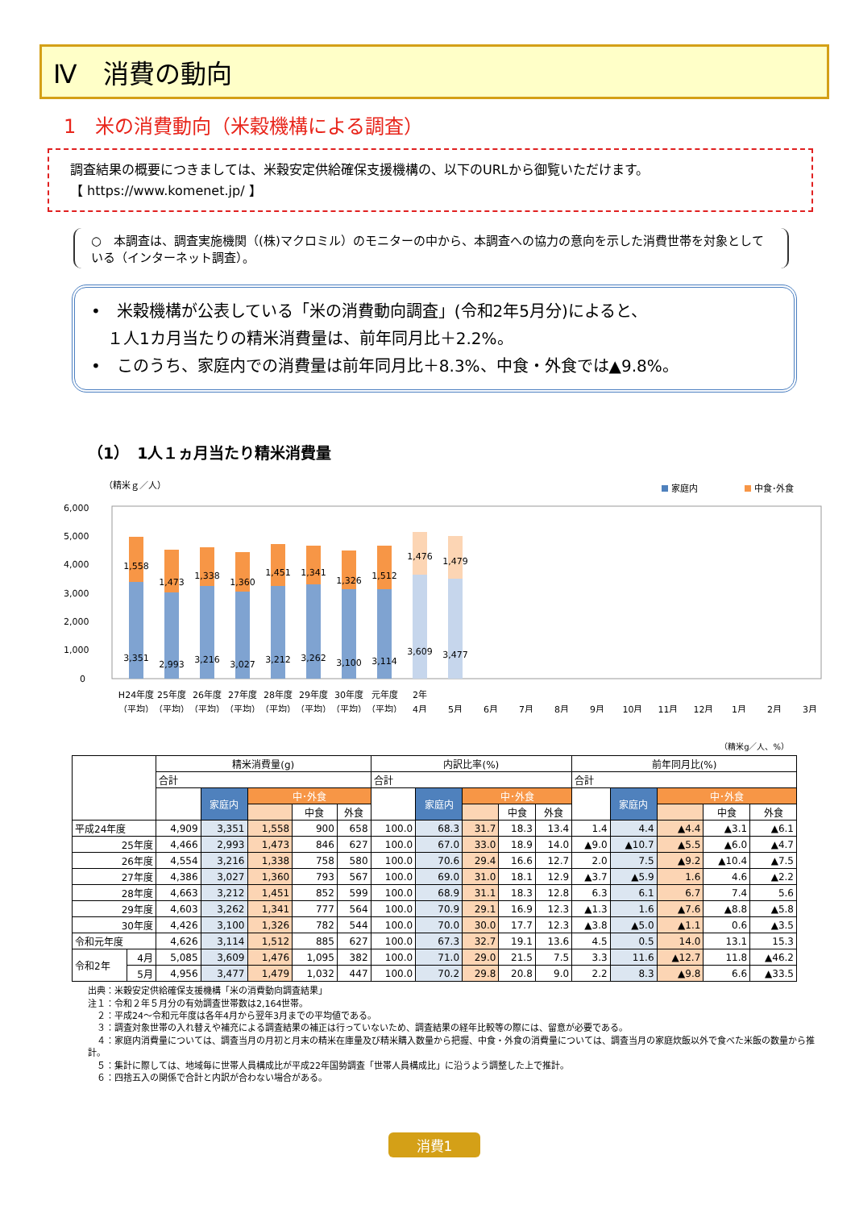Ⅳ　消費の動向
1　米の消費動向（米穀機構による調査）
調査結果の概要につきましては、米穀安定供給確保支援機構の、以下のURLから御覧いただけます。
【 https://www.komenet.jp/ 】
○　本調査は、調査実施機関（(株)マクロミル）のモニターの中から、本調査への協力の意向を示した消費世帯を対象としている（インターネット調査）。
•　米穀機構が公表している「米の消費動向調査」(令和2年5月分)によると、
　１人1カ月当たりの精米消費量は、前年同月比＋2.2%。
•　このうち、家庭内での消費量は前年同月比＋8.3%、中食・外食では▲9.8%。
（1）　1人１ヵ月当たり精米消費量
（精米ｇ／人）
家庭内
中食･外食
6,000
5,000
4,000
3,000
2,000
1,000
0
1,558
1,473
1,338
1,360
1,451
1,341
1,326
1,512
1,476
1,479
3,351
2,993
3,216
3,027
3,212
3,262
3,100
3,114
3,609
3,477
H24年度
25年度
26年度
27年度
28年度
29年度
30年度
元年度
2年
（平均）
（平均）
（平均）
（平均）
（平均）
（平均）
（平均）
（平均）
4月
5月
6月
7月
8月
9月
10月
11月
12月
1月
2月
3月
（精米g／人、%）
| | | 精米消費量(g) | | | | | 内訳比率(%) | | | | | 前年同月比(%) | | | | |
| --- | --- | --- | --- | --- | --- | --- | --- | --- | --- | --- | --- | --- | --- | --- | --- | --- |
| | | 合計 | | | | | 合計 | | | | | 合計 | | | | |
| | | | 家庭内 | 中･外食 | | | | 家庭内 | 中･外食 | | | | 家庭内 | 中･外食 | | |
| | | | | | 中食 | 外食 | | | | 中食 | 外食 | | | | 中食 | 外食 |
| 平成24年度 | | 4,909 | 3,351 | 1,558 | 900 | 658 | 100.0 | 68.3 | 31.7 | 18.3 | 13.4 | 1.4 | 4.4 | ▲4.4 | ▲3.1 | ▲6.1 |
| 25年度 | | 4,466 | 2,993 | 1,473 | 846 | 627 | 100.0 | 67.0 | 33.0 | 18.9 | 14.0 | ▲9.0 | ▲10.7 | ▲5.5 | ▲6.0 | ▲4.7 |
| 26年度 | | 4,554 | 3,216 | 1,338 | 758 | 580 | 100.0 | 70.6 | 29.4 | 16.6 | 12.7 | 2.0 | 7.5 | ▲9.2 | ▲10.4 | ▲7.5 |
| 27年度 | | 4,386 | 3,027 | 1,360 | 793 | 567 | 100.0 | 69.0 | 31.0 | 18.1 | 12.9 | ▲3.7 | ▲5.9 | 1.6 | 4.6 | ▲2.2 |
| 28年度 | | 4,663 | 3,212 | 1,451 | 852 | 599 | 100.0 | 68.9 | 31.1 | 18.3 | 12.8 | 6.3 | 6.1 | 6.7 | 7.4 | 5.6 |
| 29年度 | | 4,603 | 3,262 | 1,341 | 777 | 564 | 100.0 | 70.9 | 29.1 | 16.9 | 12.3 | ▲1.3 | 1.6 | ▲7.6 | ▲8.8 | ▲5.8 |
| 30年度 | | 4,426 | 3,100 | 1,326 | 782 | 544 | 100.0 | 70.0 | 30.0 | 17.7 | 12.3 | ▲3.8 | ▲5.0 | ▲1.1 | 0.6 | ▲3.5 |
| 令和元年度 | | 4,626 | 3,114 | 1,512 | 885 | 627 | 100.0 | 67.3 | 32.7 | 19.1 | 13.6 | 4.5 | 0.5 | 14.0 | 13.1 | 15.3 |
| 令和2年 | 4月 | 5,085 | 3,609 | 1,476 | 1,095 | 382 | 100.0 | 71.0 | 29.0 | 21.5 | 7.5 | 3.3 | 11.6 | ▲12.7 | 11.8 | ▲46.2 |
| | 5月 | 4,956 | 3,477 | 1,479 | 1,032 | 447 | 100.0 | 70.2 | 29.8 | 20.8 | 9.0 | 2.2 | 8.3 | ▲9.8 | 6.6 | ▲33.5 |
出典：米穀安定供給確保支援機構「米の消費動向調査結果」
注１：令和２年５月分の有効調査世帯数は2,164世帯。
　２：平成24～令和元年度は各年4月から翌年3月までの平均値である。
　３：調査対象世帯の入れ替えや補充による調査結果の補正は行っていないため、調査結果の経年比較等の際には、留意が必要である。
　４：家庭内消費量については、調査当月の月初と月末の精米在庫量及び精米購入数量から把握、中食・外食の消費量については、調査当月の家庭炊飯以外で食べた米飯の数量から推計。
　５：集計に際しては、地域毎に世帯人員構成比が平成22年国勢調査「世帯人員構成比」に沿うよう調整した上で推計。
　６：四捨五入の関係で合計と内訳が合わない場合がある。
消費1